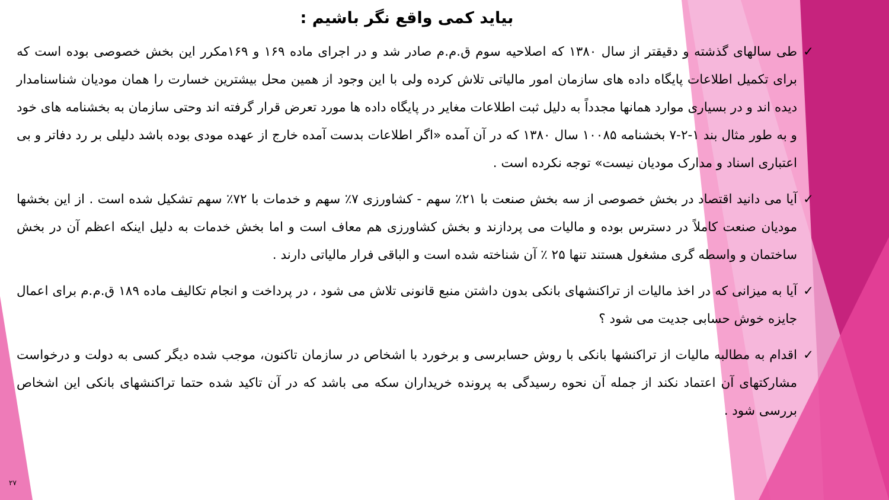بیاید کمی واقع نگر باشیم :
✓ طی سالهای گذشته و دقیقتر از سال ۱۳۸۰ که اصلاحیه سوم ق.م.م صادر شد و در اجرای ماده ۱۶۹ و ۱۶۹مکرر این بخش خصوصی بوده است که برای تکمیل اطلاعات پایگاه داده های سازمان امور مالیاتی تلاش کرده ولی با این وجود از همین محل بیشترین خسارت را همان مودیان شناسنامدار دیده اند و در بسیاری موارد همانها مجدداً به دلیل ثبت اطلاعات مغایر در پایگاه داده ها مورد تعرض قرار گرفته اند وحتی سازمان به بخشنامه های خود و به طور مثال بند ۱-۲-۷ بخشنامه ۱۰۰۸۵ سال ۱۳۸۰ که در آن آمده «اگر اطلاعات بدست آمده خارج از عهده مودی بوده باشد دلیلی بر رد دفاتر و بی اعتباری اسناد و مدارک مودیان نیست» توجه نکرده است .
✓ آیا می دانید اقتصاد در بخش خصوصی از سه بخش صنعت با ۲۱٪ سهم - کشاورزی ۷٪ سهم و خدمات با ۷۲٪ سهم تشکیل شده است . از این بخشها مودیان صنعت کاملاً در دسترس بوده و مالیات می پردازند و بخش کشاورزی هم معاف است و اما بخش خدمات به دلیل اینکه اعظم آن در بخش ساختمان و واسطه گری مشغول هستند تنها ۲۵ ٪ آن شناخته شده است و الباقی فرار مالیاتی دارند .
✓ آیا به میزانی که در اخذ مالیات از تراکنشهای بانکی بدون داشتن منبع قانونی تلاش می شود ، در پرداخت و انجام تکالیف ماده ۱۸۹ ق.م.م برای اعمال جایزه خوش حسابی جدیت می شود ؟
✓ اقدام به مطالبه مالیات از تراکنشها بانکی با روش حسابرسی و برخورد با اشخاص در سازمان تاکنون، موجب شده دیگر کسی به دولت و درخواست مشارکتهای آن اعتماد نکند از جمله آن نحوه رسیدگی به پرونده خریداران سکه می باشد که در آن تاکید شده حتما تراکنشهای بانکی این اشخاص بررسی شود .
۲۷